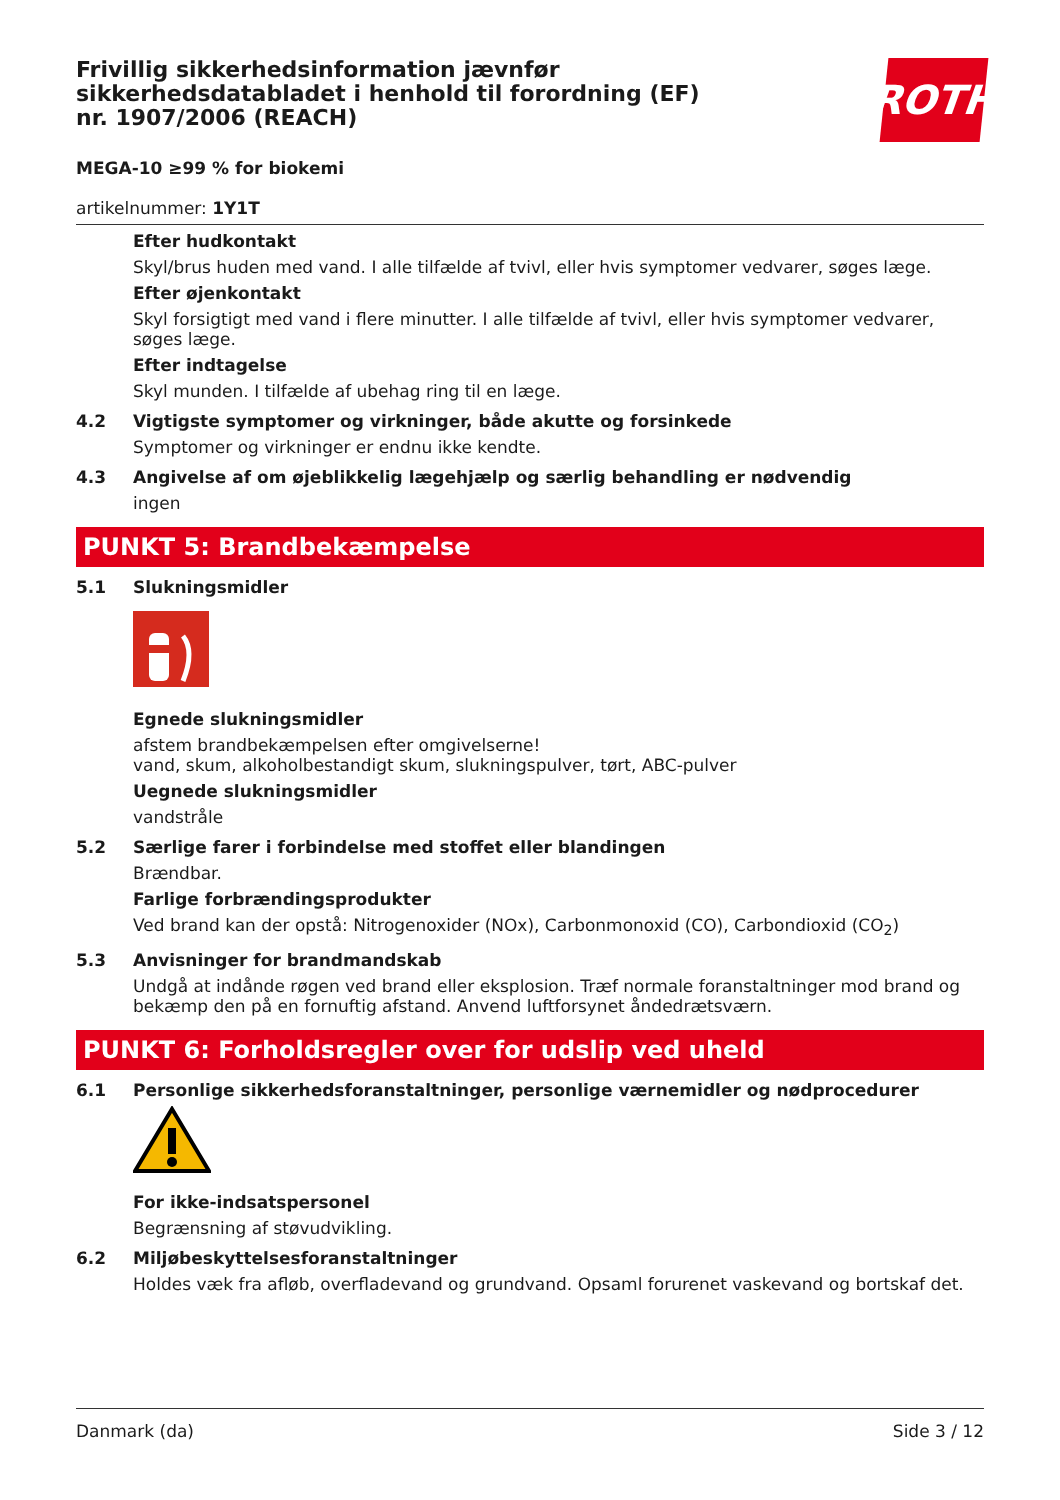Frivillig sikkerhedsinformation jævnfør sikkerhedsdatabladet i henhold til forordning (EF) nr. 1907/2006 (REACH)
ROTH
MEGA-10 ≥99 % for biokemi
artikelnummer: 1Y1T
Efter hudkontakt
Skyl/brus huden med vand. I alle tilfælde af tvivl, eller hvis symptomer vedvarer, søges læge.
Efter øjenkontakt
Skyl forsigtigt med vand i flere minutter. I alle tilfælde af tvivl, eller hvis symptomer vedvarer, søges læge.
Efter indtagelse
Skyl munden. I tilfælde af ubehag ring til en læge.
4.2 Vigtigste symptomer og virkninger, både akutte og forsinkede
Symptomer og virkninger er endnu ikke kendte.
4.3 Angivelse af om øjeblikkelig lægehjælp og særlig behandling er nødvendig
ingen
PUNKT 5: Brandbekæmpelse
5.1 Slukningsmidler
Egnede slukningsmidler
afstem brandbekæmpelsen efter omgivelserne!
vand, skum, alkoholbestandigt skum, slukningspulver, tørt, ABC-pulver
Uegnede slukningsmidler
vandstråle
5.2 Særlige farer i forbindelse med stoffet eller blandingen
Brændbar.
Farlige forbrændingsprodukter
Ved brand kan der opstå: Nitrogenoxider (NOx), Carbonmonoxid (CO), Carbondioxid (CO<sub>2</sub>)
5.3 Anvisninger for brandmandskab
Undgå at indånde røgen ved brand eller eksplosion. Træf normale foranstaltninger mod brand og bekæmp den på en fornuftig afstand. Anvend luftforsynet åndedrætsværn.
PUNKT 6: Forholdsregler over for udslip ved uheld
6.1 Personlige sikkerhedsforanstaltninger, personlige værnemidler og nødprocedurer
For ikke-indsatspersonel
Begrænsning af støvudvikling.
6.2 Miljøbeskyttelsesforanstaltninger
Holdes væk fra afløb, overfladevand og grundvand. Opsaml forurenet vaskevand og bortskaf det.
Danmark (da) Side 3 / 12